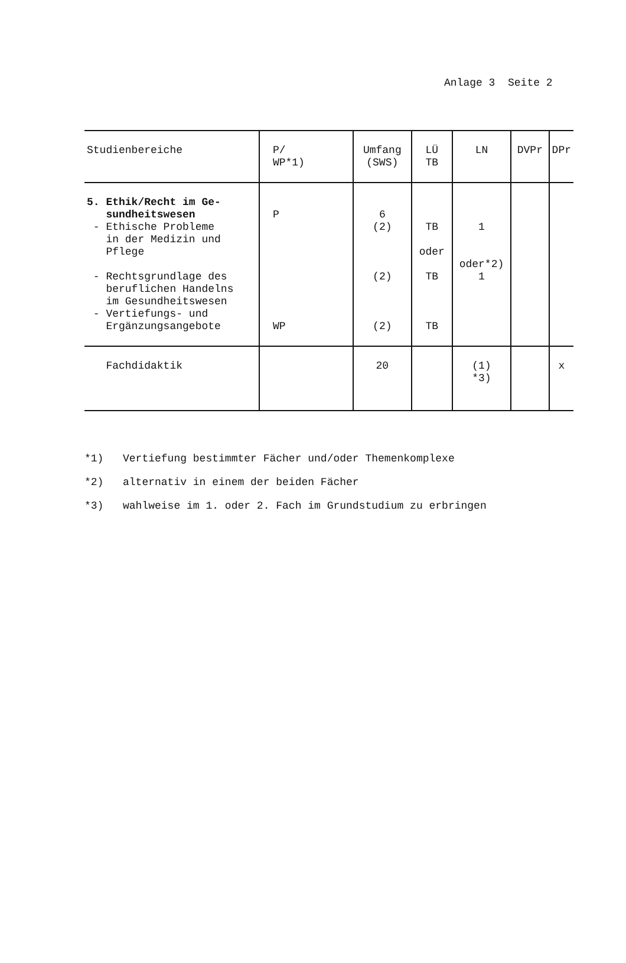Anlage 3 Seite 2
| Studienbereiche | P/ WP*1) | Umfang (SWS) | LÜ TB | LN | DVPr | DPr |
| --- | --- | --- | --- | --- | --- | --- |
| 5. Ethik/Recht im Ge- sundheitswesen - Ethische Probleme in der Medizin und Pflege - Rechtsgrundlage des beruflichen Handelns im Gesundheitswesen - Vertiefungs- und Ergänzungsangebote | P WP | 6 (2) (2) (2) | TB oder TB TB | 1 oder*2) 1 | | |
| Fachdidaktik | | 20 | | (1) *3) | | x |
*1) Vertiefung bestimmter Fächer und/oder Themenkomplexe
*2) alternativ in einem der beiden Fächer
*3) wahlweise im 1. oder 2. Fach im Grundstudium zu erbringen